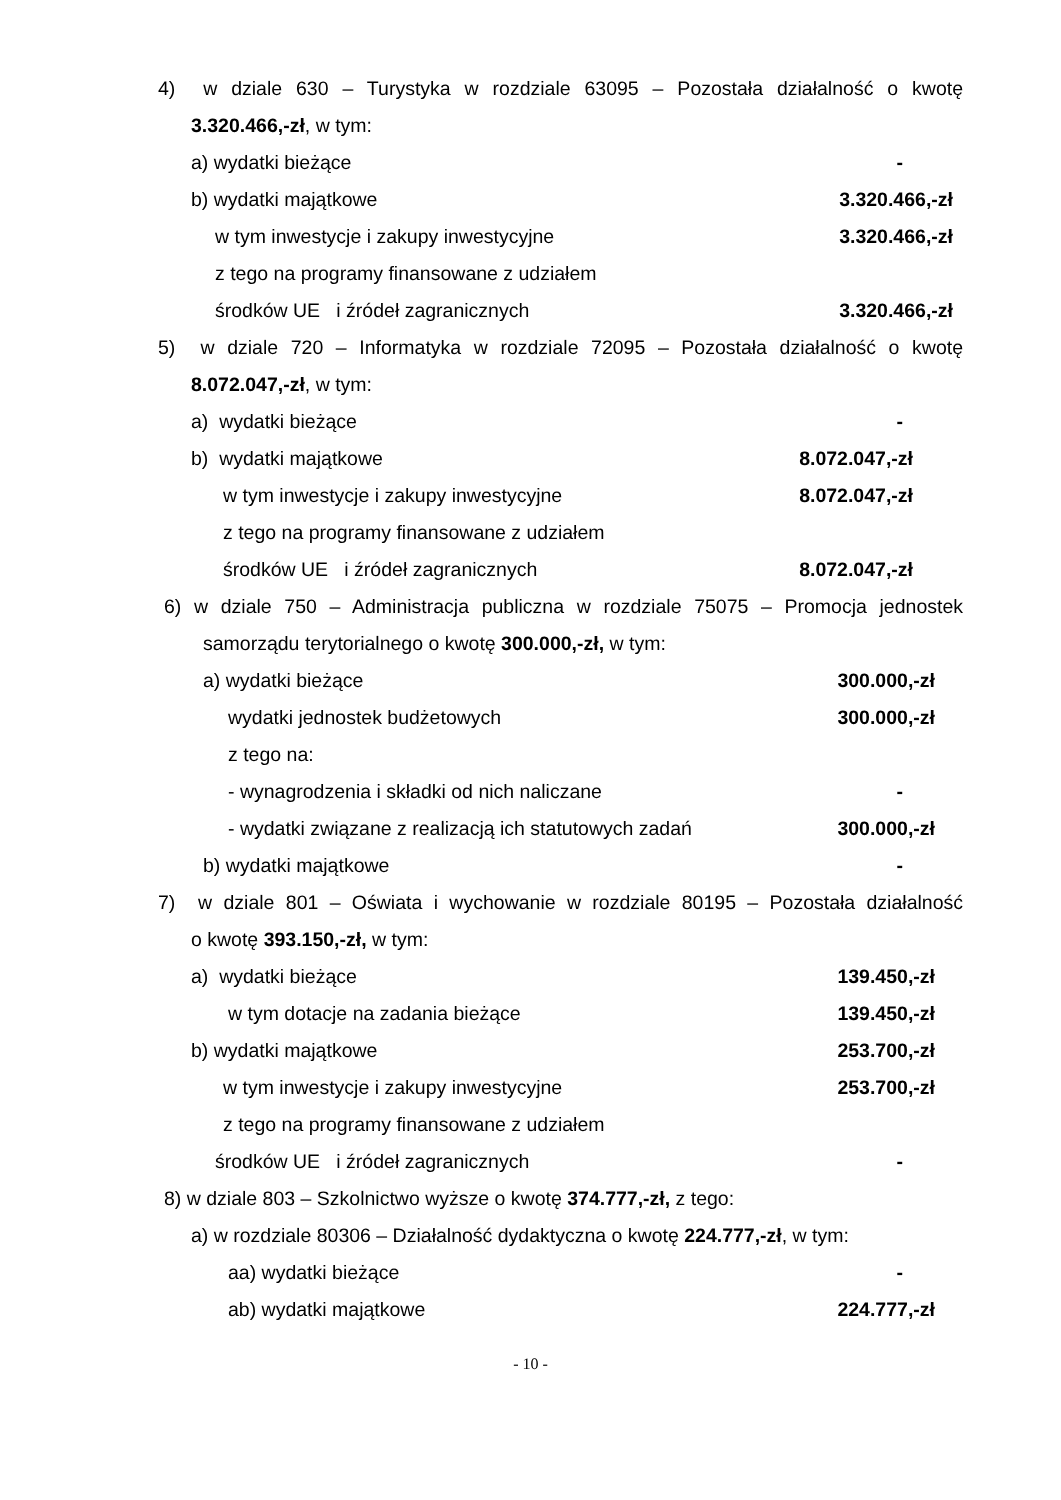4) w dziale 630 – Turystyka w rozdziale 63095 – Pozostała działalność o kwotę
3.320.466,-zł, w tym:
a) wydatki bieżące -
b) wydatki majątkowe 3.320.466,-zł
w tym inwestycje i zakupy inwestycyjne 3.320.466,-zł
z tego na programy finansowane z udziałem
środków UE i źródeł zagranicznych 3.320.466,-zł
5) w dziale 720 – Informatyka w rozdziale 72095 – Pozostała działalność o kwotę
8.072.047,-zł, w tym:
a) wydatki bieżące -
b) wydatki majątkowe 8.072.047,-zł
w tym inwestycje i zakupy inwestycyjne 8.072.047,-zł
z tego na programy finansowane z udziałem
środków UE i źródeł zagranicznych 8.072.047,-zł
6) w dziale 750 – Administracja publiczna w rozdziale 75075 – Promocja jednostek
samorządu terytorialnego o kwotę 300.000,-zł, w tym:
a) wydatki bieżące 300.000,-zł
wydatki jednostek budżetowych 300.000,-zł
z tego na:
- wynagrodzenia i składki od nich naliczane -
- wydatki związane z realizacją ich statutowych zadań 300.000,-zł
b) wydatki majątkowe -
7) w dziale 801 – Oświata i wychowanie w rozdziale 80195 – Pozostała działalność
o kwotę 393.150,-zł, w tym:
a) wydatki bieżące 139.450,-zł
w tym dotacje na zadania bieżące 139.450,-zł
b) wydatki majątkowe 253.700,-zł
w tym inwestycje i zakupy inwestycyjne 253.700,-zł
z tego na programy finansowane z udziałem
środków UE i źródeł zagranicznych -
8) w dziale 803 – Szkolnictwo wyższe o kwotę 374.777,-zł, z tego:
a) w rozdziale 80306 – Działalność dydaktyczna o kwotę 224.777,-zł, w tym:
aa) wydatki bieżące -
ab) wydatki majątkowe 224.777,-zł
- 10 -